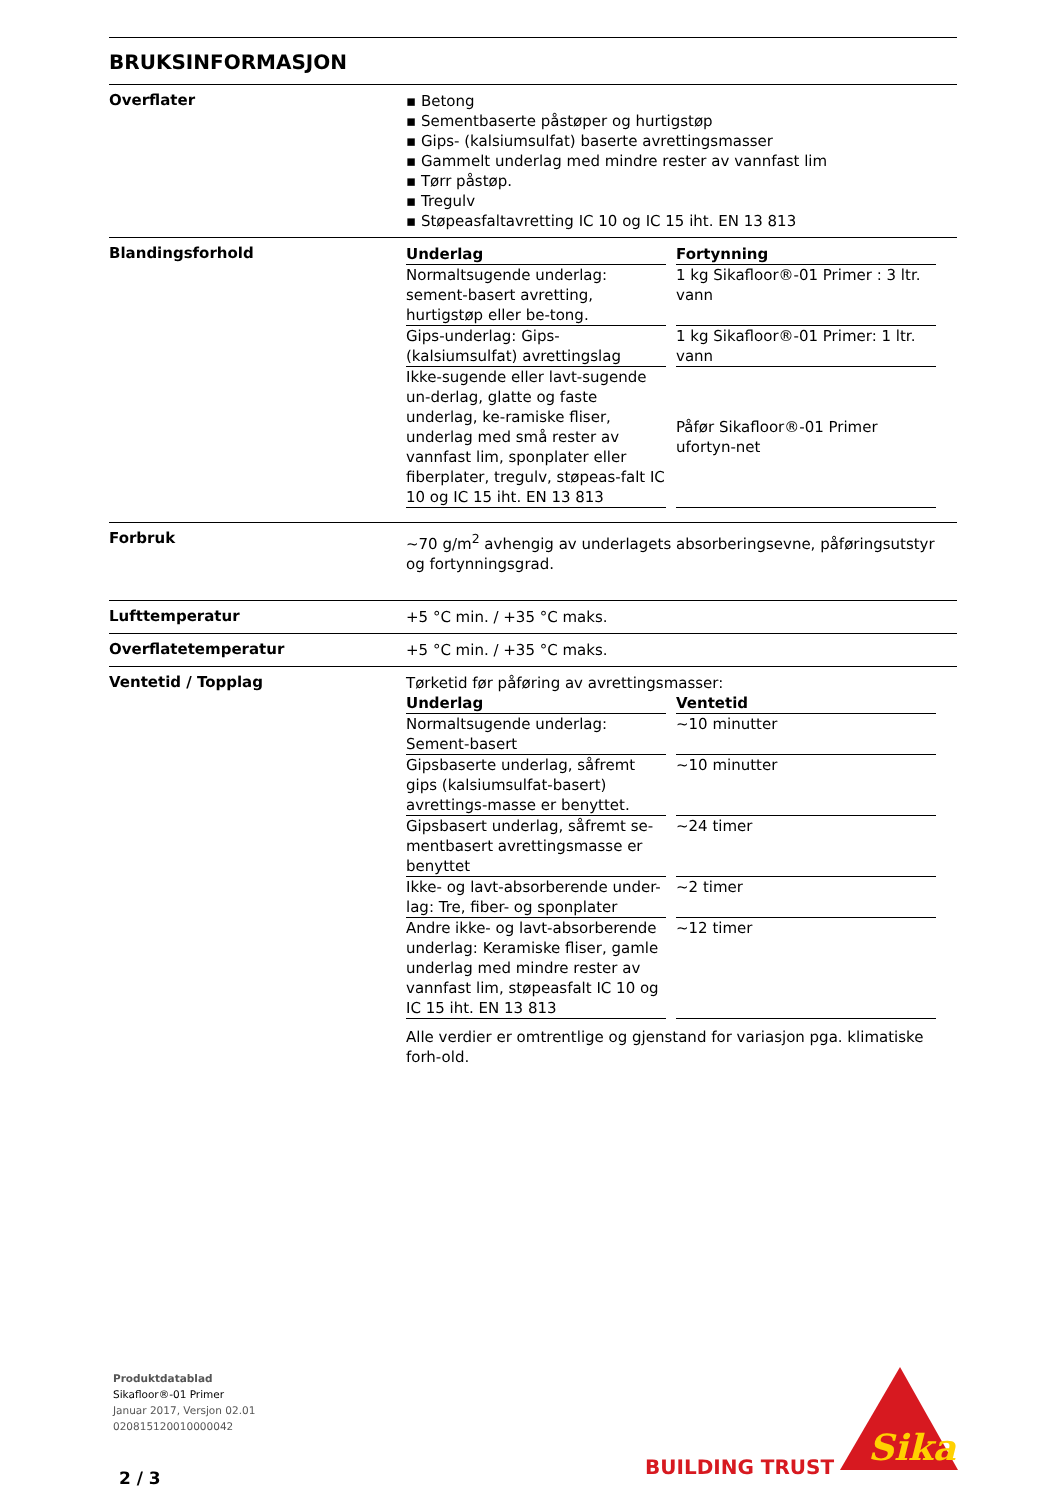BRUKSINFORMASJON
Overflater
▪ Betong
▪ Sementbaserte påstøper og hurtigstøp
▪ Gips- (kalsiumsulfat) baserte avrettingsmasser
▪ Gammelt underlag med mindre rester av vannfast lim
▪ Tørr påstøp.
▪ Tregulv
▪ Støpeasfaltavretting IC 10 og IC 15 iht. EN 13 813
Blandingsforhold
| Underlag | Fortynning |
| --- | --- |
| Normaltsugende underlag: sement-basert avretting, hurtigstøp eller be-tong. | 1 kg Sikafloor®-01 Primer : 3 ltr. vann |
| Gips-underlag: Gips-(kalsiumsulfat) avrettingslag | 1 kg Sikafloor®-01 Primer: 1 ltr. vann |
| Ikke-sugende eller lavt-sugende un-derlag, glatte og faste underlag, ke-ramiske fliser, underlag med små rester av vannfast lim, sponplater eller fiberplater, tregulv, støpeas-falt IC 10 og IC 15 iht. EN 13 813 | Påfør Sikafloor®-01 Primer ufortyn-net |
Forbruk
~70 g/m<sup>2</sup> avhengig av underlagets absorberingsevne, påføringsutstyr og fortynningsgrad.
Lufttemperatur
+5 °C min. / +35 °C maks.
Overflatetemperatur
+5 °C min. / +35 °C maks.
Ventetid / Topplag
Tørketid før påføring av avrettingsmasser:
| Underlag | Ventetid |
| --- | --- |
| Normaltsugende underlag: Sement-basert | ~10 minutter |
| Gipsbaserte underlag, såfremt gips (kalsiumsulfat-basert) avrettings-masse er benyttet. | ~10 minutter |
| Gipsbasert underlag, såfremt se-mentbasert avrettingsmasse er benyttet | ~24 timer |
| Ikke- og lavt-absorberende under-lag: Tre, fiber- og sponplater | ~2 timer |
| Andre ikke- og lavt-absorberende underlag: Keramiske fliser, gamle underlag med mindre rester av vannfast lim, støpeasfalt IC 10 og IC 15 iht. EN 13 813 | ~12 timer |
Alle verdier er omtrentlige og gjenstand for variasjon pga. klimatiske forh-old.
Produktdatablad
Sikafloor®-01 Primer
Januar 2017, Versjon 02.01
020815120010000042
2 / 3 BUILDING TRUST
Sika